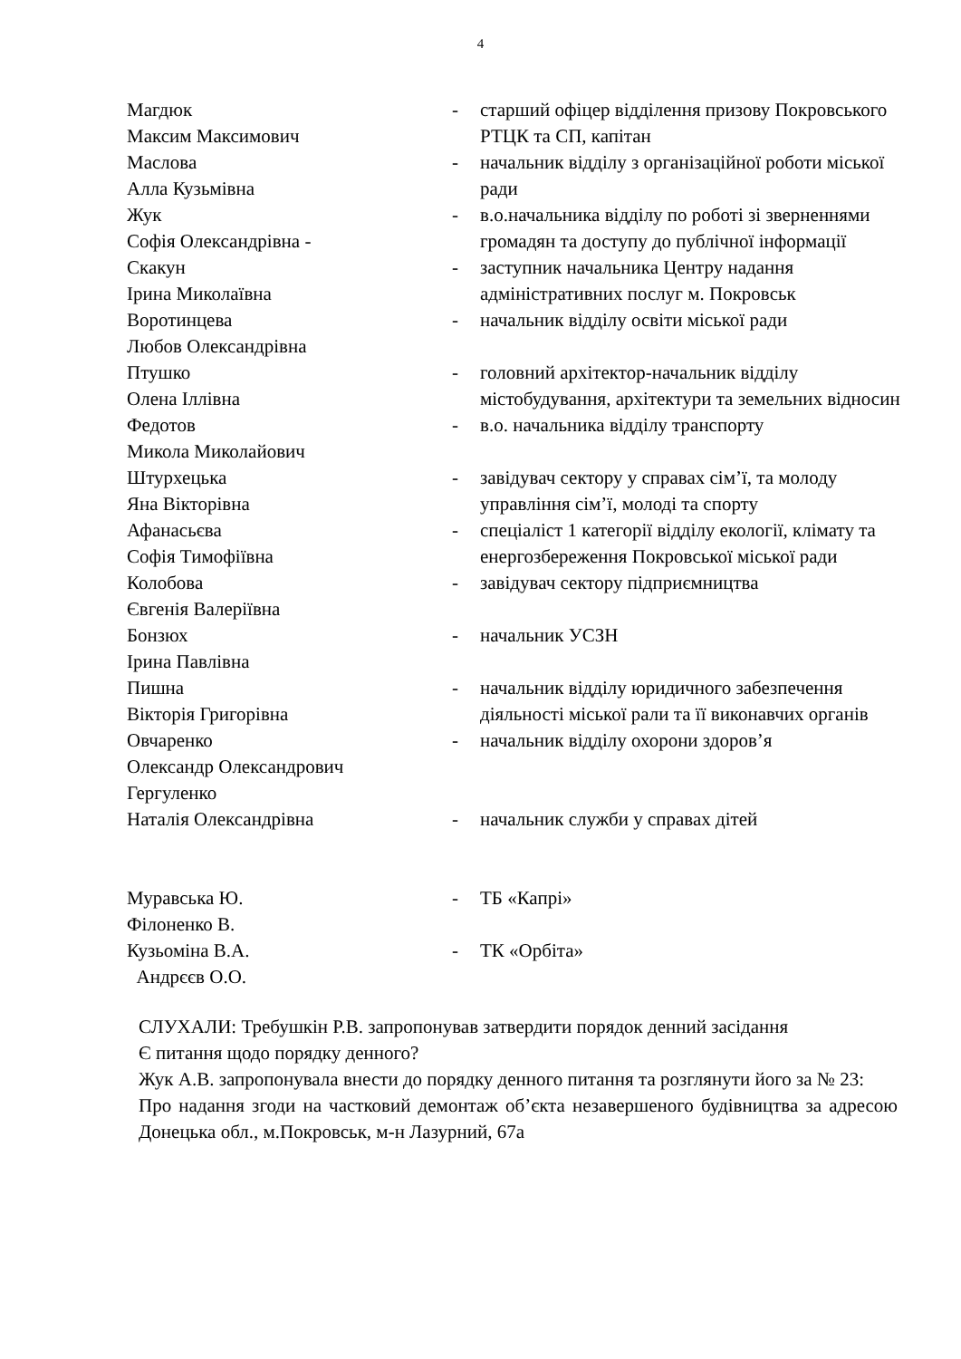4
| Магдюк Максим Максимович | - | старший офіцер відділення призову Покровського РТЦК та СП, капітан |
| Маслова Алла Кузьмівна | - | начальник відділу з організаційної роботи міської ради |
| Жук Софія Олександрівна - | - | в.о.начальника відділу по роботі зі зверненнями громадян та доступу до публічної інформації |
| Скакун Ірина Миколаївна | - | заступник начальника Центру надання адміністративних послуг м. Покровськ |
| Воротинцева Любов Олександрівна | - | начальник відділу освіти міської ради |
| Птушко Олена Іллівна | - | головний архітектор-начальник відділу містобудування, архітектури та земельних відносин |
| Федотов Микола Миколайович | - | в.о. начальника відділу транспорту |
| Штурхецька Яна Вікторівна | - | завідувач сектору у справах сім’ї, та молоду управління сім’ї, молоді та спорту |
| Афанасьєва Софія Тимофіївна | - | спеціаліст 1 категорії відділу екології, клімату та енергозбереження Покровської міської ради |
| Колобова Євгенія Валеріївна | - | завідувач сектору підприємництва |
| Бонзюх Ірина Павлівна | - | начальник УСЗН |
| Пишна Вікторія Григорівна | - | начальник відділу юридичного забезпечення діяльності міської рали та її виконавчих органів |
| Овчаренко Олександр Олександрович Гергуленко | - | начальник відділу охорони здоров’я |
| Наталія Олександрівна | - | начальник служби у справах дітей |
| Муравська Ю. Філоненко В. | - | ТБ «Капрі» |
| Кузьоміна В.А. Андрєєв О.О. | - | ТК «Орбіта» |
СЛУХАЛИ: Требушкін Р.В. запропонував затвердити порядок денний засідання
Є питання щодо порядку денного?
Жук А.В. запропонувала внести до порядку денного питання та розглянути його за № 23:
Про надання згоди на частковий демонтаж об’єкта незавершеного будівництва за адресою Донецька обл., м.Покровськ, м-н Лазурний, 67а